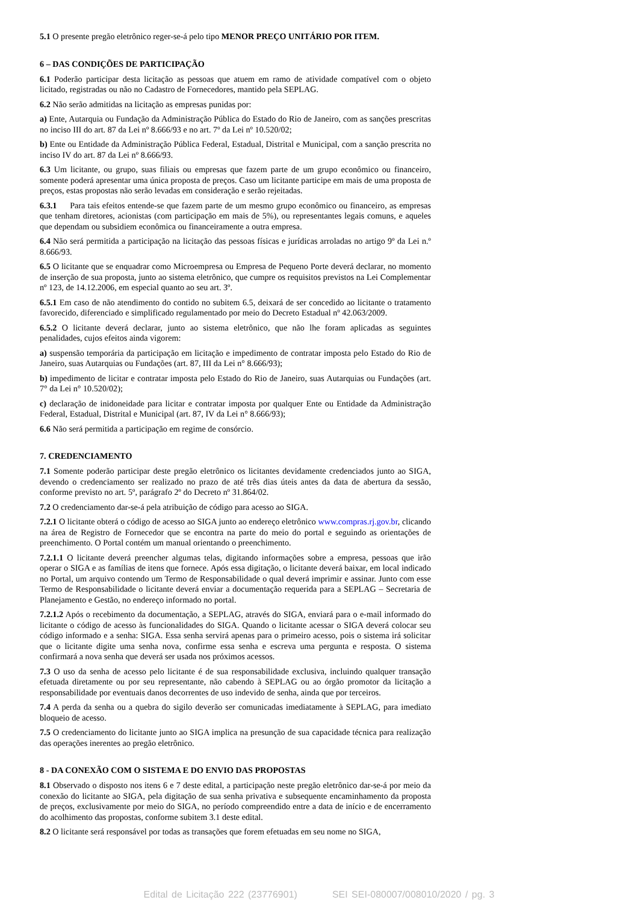5.1 O presente pregão eletrônico reger-se-á pelo tipo MENOR PREÇO UNITÁRIO POR ITEM.
6 – DAS CONDIÇÕES DE PARTICIPAÇÃO
6.1 Poderão participar desta licitação as pessoas que atuem em ramo de atividade compatível com o objeto licitado, registradas ou não no Cadastro de Fornecedores, mantido pela SEPLAG.
6.2 Não serão admitidas na licitação as empresas punidas por:
a) Ente, Autarquia ou Fundação da Administração Pública do Estado do Rio de Janeiro, com as sanções prescritas no inciso III do art. 87 da Lei nº 8.666/93 e no art. 7º da Lei nº 10.520/02;
b) Ente ou Entidade da Administração Pública Federal, Estadual, Distrital e Municipal, com a sanção prescrita no inciso IV do art. 87 da Lei nº 8.666/93.
6.3 Um licitante, ou grupo, suas filiais ou empresas que fazem parte de um grupo econômico ou financeiro, somente poderá apresentar uma única proposta de preços. Caso um licitante participe em mais de uma proposta de preços, estas propostas não serão levadas em consideração e serão rejeitadas.
6.3.1 Para tais efeitos entende-se que fazem parte de um mesmo grupo econômico ou financeiro, as empresas que tenham diretores, acionistas (com participação em mais de 5%), ou representantes legais comuns, e aqueles que dependam ou subsidiem econômica ou financeiramente a outra empresa.
6.4 Não será permitida a participação na licitação das pessoas físicas e jurídicas arroladas no artigo 9º da Lei n.º 8.666/93.
6.5 O licitante que se enquadrar como Microempresa ou Empresa de Pequeno Porte deverá declarar, no momento de inserção de sua proposta, junto ao sistema eletrônico, que cumpre os requisitos previstos na Lei Complementar nº 123, de 14.12.2006, em especial quanto ao seu art. 3º.
6.5.1 Em caso de não atendimento do contido no subitem 6.5, deixará de ser concedido ao licitante o tratamento favorecido, diferenciado e simplificado regulamentado por meio do Decreto Estadual nº 42.063/2009.
6.5.2 O licitante deverá declarar, junto ao sistema eletrônico, que não lhe foram aplicadas as seguintes penalidades, cujos efeitos ainda vigorem:
a) suspensão temporária da participação em licitação e impedimento de contratar imposta pelo Estado do Rio de Janeiro, suas Autarquias ou Fundações (art. 87, III da Lei n° 8.666/93);
b) impedimento de licitar e contratar imposta pelo Estado do Rio de Janeiro, suas Autarquias ou Fundações (art. 7° da Lei n° 10.520/02);
c) declaração de inidoneidade para licitar e contratar imposta por qualquer Ente ou Entidade da Administração Federal, Estadual, Distrital e Municipal (art. 87, IV da Lei n° 8.666/93);
6.6 Não será permitida a participação em regime de consórcio.
7. CREDENCIAMENTO
7.1 Somente poderão participar deste pregão eletrônico os licitantes devidamente credenciados junto ao SIGA, devendo o credenciamento ser realizado no prazo de até três dias úteis antes da data de abertura da sessão, conforme previsto no art. 5º, parágrafo 2º do Decreto nº 31.864/02.
7.2 O credenciamento dar-se-á pela atribuição de código para acesso ao SIGA.
7.2.1 O licitante obterá o código de acesso ao SIGA junto ao endereço eletrônico www.compras.rj.gov.br, clicando na área de Registro de Fornecedor que se encontra na parte do meio do portal e seguindo as orientações de preenchimento. O Portal contém um manual orientando o preenchimento.
7.2.1.1 O licitante deverá preencher algumas telas, digitando informações sobre a empresa, pessoas que irão operar o SIGA e as famílias de itens que fornece. Após essa digitação, o licitante deverá baixar, em local indicado no Portal, um arquivo contendo um Termo de Responsabilidade o qual deverá imprimir e assinar. Junto com esse Termo de Responsabilidade o licitante deverá enviar a documentação requerida para a SEPLAG – Secretaria de Planejamento e Gestão, no endereço informado no portal.
7.2.1.2 Após o recebimento da documentação, a SEPLAG, através do SIGA, enviará para o e-mail informado do licitante o código de acesso às funcionalidades do SIGA. Quando o licitante acessar o SIGA deverá colocar seu código informado e a senha: SIGA. Essa senha servirá apenas para o primeiro acesso, pois o sistema irá solicitar que o licitante digite uma senha nova, confirme essa senha e escreva uma pergunta e resposta. O sistema confirmará a nova senha que deverá ser usada nos próximos acessos.
7.3 O uso da senha de acesso pelo licitante é de sua responsabilidade exclusiva, incluindo qualquer transação efetuada diretamente ou por seu representante, não cabendo à SEPLAG ou ao órgão promotor da licitação a responsabilidade por eventuais danos decorrentes de uso indevido de senha, ainda que por terceiros.
7.4 A perda da senha ou a quebra do sigilo deverão ser comunicadas imediatamente à SEPLAG, para imediato bloqueio de acesso.
7.5 O credenciamento do licitante junto ao SIGA implica na presunção de sua capacidade técnica para realização das operações inerentes ao pregão eletrônico.
8 - DA CONEXÃO COM O SISTEMA E DO ENVIO DAS PROPOSTAS
8.1 Observado o disposto nos itens 6 e 7 deste edital, a participação neste pregão eletrônico dar-se-á por meio da conexão do licitante ao SIGA, pela digitação de sua senha privativa e subsequente encaminhamento da proposta de preços, exclusivamente por meio do SIGA, no período compreendido entre a data de início e de encerramento do acolhimento das propostas, conforme subitem 3.1 deste edital.
8.2 O licitante será responsável por todas as transações que forem efetuadas em seu nome no SIGA,
Edital de Licitação 222 (23776901) SEI SEI-080007/008010/2020 / pg. 3